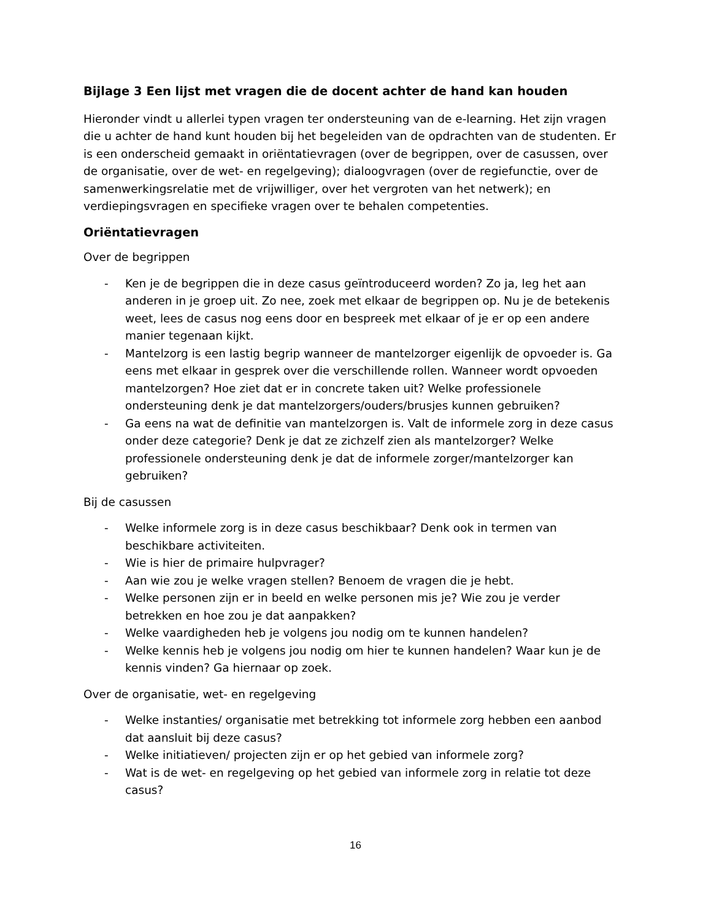Bijlage 3 Een lijst met vragen die de docent achter de hand kan houden
Hieronder vindt u allerlei typen vragen ter ondersteuning van de e-learning. Het zijn vragen die u achter de hand kunt houden bij het begeleiden van de opdrachten van de studenten. Er is een onderscheid gemaakt in oriëntatievragen (over de begrippen, over de casussen, over de organisatie, over de wet- en regelgeving); dialoogvragen (over de regiefunctie, over de samenwerkingsrelatie met de vrijwilliger, over het vergroten van het netwerk); en verdiepingsvragen en specifieke vragen over te behalen competenties.
Oriëntatievragen
Over de begrippen
- Ken je de begrippen die in deze casus geïntroduceerd worden? Zo ja, leg het aan anderen in je groep uit. Zo nee, zoek met elkaar de begrippen op. Nu je de betekenis weet, lees de casus nog eens door en bespreek met elkaar of je er op een andere manier tegenaan kijkt.
- Mantelzorg is een lastig begrip wanneer de mantelzorger eigenlijk de opvoeder is. Ga eens met elkaar in gesprek over die verschillende rollen. Wanneer wordt opvoeden mantelzorgen? Hoe ziet dat er in concrete taken uit? Welke professionele ondersteuning denk je dat mantelzorgers/ouders/brusjes kunnen gebruiken?
- Ga eens na wat de definitie van mantelzorgen is. Valt de informele zorg in deze casus onder deze categorie? Denk je dat ze zichzelf zien als mantelzorger? Welke professionele ondersteuning denk je dat de informele zorger/mantelzorger kan gebruiken?
Bij de casussen
- Welke informele zorg is in deze casus beschikbaar? Denk ook in termen van beschikbare activiteiten.
- Wie is hier de primaire hulpvrager?
- Aan wie zou je welke vragen stellen? Benoem de vragen die je hebt.
- Welke personen zijn er in beeld en welke personen mis je? Wie zou je verder betrekken en hoe zou je dat aanpakken?
- Welke vaardigheden heb je volgens jou nodig om te kunnen handelen?
- Welke kennis heb je volgens jou nodig om hier te kunnen handelen? Waar kun je de kennis vinden? Ga hiernaar op zoek.
Over de organisatie, wet- en regelgeving
- Welke instanties/ organisatie met betrekking tot informele zorg hebben een aanbod dat aansluit bij deze casus?
- Welke initiatieven/ projecten zijn er op het gebied van informele zorg?
- Wat is de wet- en regelgeving op het gebied van informele zorg in relatie tot deze casus?
16